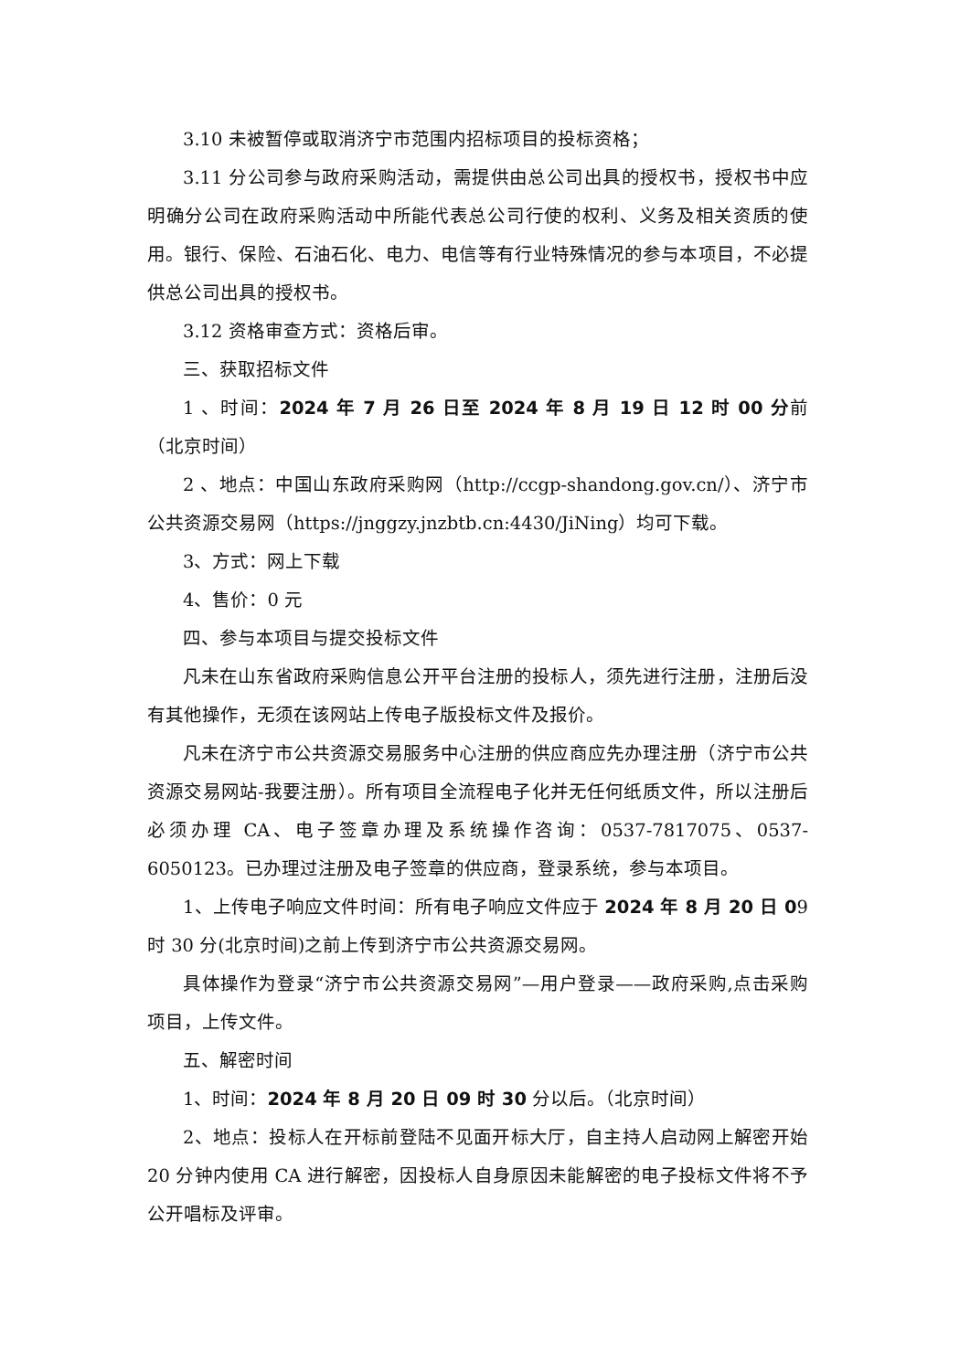3.10 未被暂停或取消济宁市范围内招标项目的投标资格；
3.11 分公司参与政府采购活动，需提供由总公司出具的授权书，授权书中应明确分公司在政府采购活动中所能代表总公司行使的权利、义务及相关资质的使用。银行、保险、石油石化、电力、电信等有行业特殊情况的参与本项目，不必提供总公司出具的授权书。
3.12 资格审查方式：资格后审。
三、获取招标文件
1 、时间：2024 年 7 月 26 日至 2024 年 8 月 19 日 12 时 00 分前（北京时间）
2 、地点：中国山东政府采购网（http://ccgp-shandong.gov.cn/）、济宁市公共资源交易网（https://jnggzy.jnzbtb.cn:4430/JiNing）均可下载。
3、方式：网上下载
4、售价：0 元
四、参与本项目与提交投标文件
凡未在山东省政府采购信息公开平台注册的投标人，须先进行注册，注册后没有其他操作，无须在该网站上传电子版投标文件及报价。
凡未在济宁市公共资源交易服务中心注册的供应商应先办理注册（济宁市公共资源交易网站-我要注册）。所有项目全流程电子化并无任何纸质文件，所以注册后必须办理 CA、电子签章办理及系统操作咨询：0537-7817075、0537-6050123。已办理过注册及电子签章的供应商，登录系统，参与本项目。
1、上传电子响应文件时间：所有电子响应文件应于 2024 年 8 月 20 日 09 时 30 分(北京时间)之前上传到济宁市公共资源交易网。
具体操作为登录“济宁市公共资源交易网”—用户登录——政府采购,点击采购项目，上传文件。
五、解密时间
1、时间：2024 年 8 月 20 日 09 时 30 分以后。（北京时间）
2、地点：投标人在开标前登陆不见面开标大厅，自主持人启动网上解密开始 20 分钟内使用 CA 进行解密，因投标人自身原因未能解密的电子投标文件将不予公开唱标及评审。